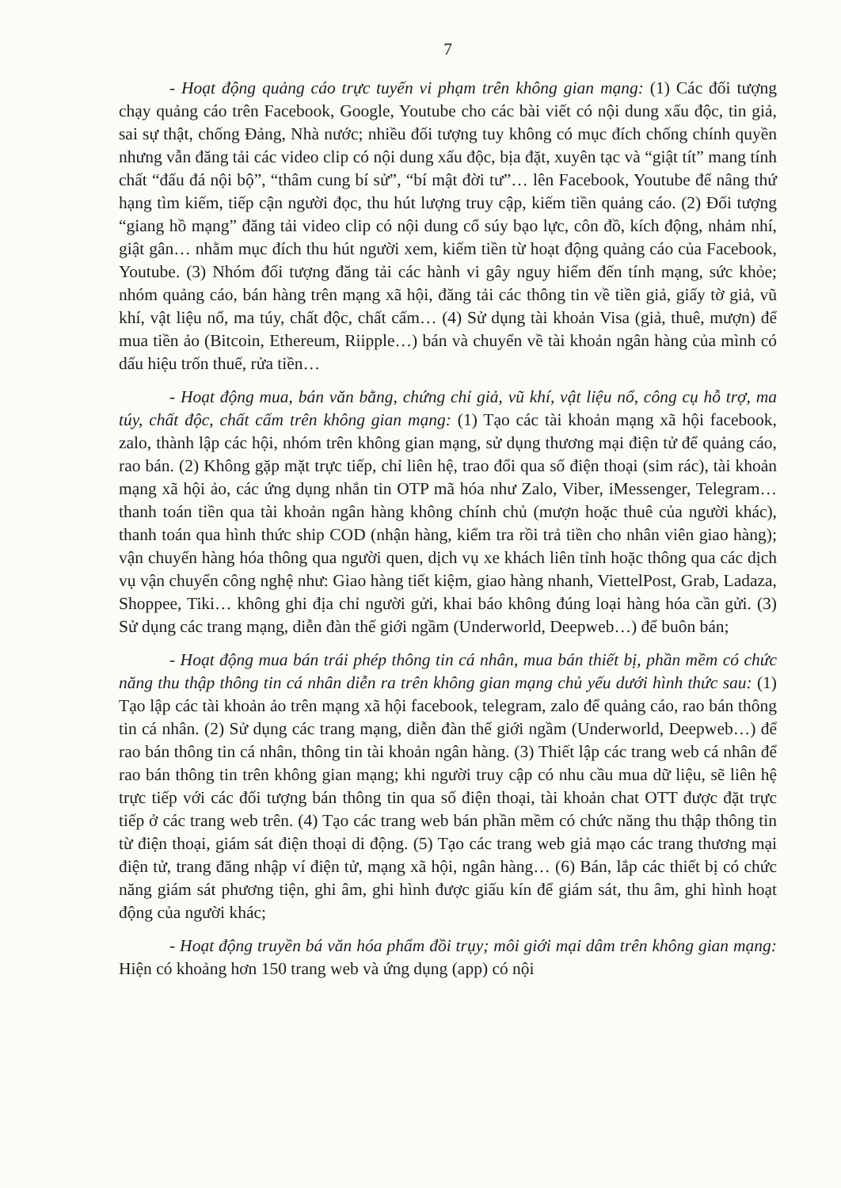7
- Hoạt động quảng cáo trực tuyến vi phạm trên không gian mạng: (1) Các đối tượng chạy quảng cáo trên Facebook, Google, Youtube cho các bài viết có nội dung xấu độc, tin giả, sai sự thật, chống Đảng, Nhà nước; nhiều đối tượng tuy không có mục đích chống chính quyền nhưng vẫn đăng tải các video clip có nội dung xấu độc, bịa đặt, xuyên tạc và “giật tít” mang tính chất “đấu đá nội bộ”, “thâm cung bí sử”, “bí mật đời tư”… lên Facebook, Youtube để nâng thứ hạng tìm kiếm, tiếp cận người đọc, thu hút lượng truy cập, kiếm tiền quảng cáo. (2) Đối tượng “giang hồ mạng” đăng tải video clip có nội dung cổ súy bạo lực, côn đồ, kích động, nhảm nhí, giật gân… nhằm mục đích thu hút người xem, kiếm tiền từ hoạt động quảng cáo của Facebook, Youtube. (3) Nhóm đối tượng đăng tải các hành vi gây nguy hiểm đến tính mạng, sức khỏe; nhóm quảng cáo, bán hàng trên mạng xã hội, đăng tải các thông tin về tiền giả, giấy tờ giả, vũ khí, vật liệu nổ, ma túy, chất độc, chất cấm… (4) Sử dụng tài khoản Visa (giả, thuê, mượn) để mua tiền ảo (Bitcoin, Ethereum, Riipple…) bán và chuyển về tài khoản ngân hàng của mình có dấu hiệu trốn thuế, rửa tiền…
- Hoạt động mua, bán văn bằng, chứng chỉ giả, vũ khí, vật liệu nổ, công cụ hỗ trợ, ma túy, chất độc, chất cấm trên không gian mạng: (1) Tạo các tài khoản mạng xã hội facebook, zalo, thành lập các hội, nhóm trên không gian mạng, sử dụng thương mại điện tử để quảng cáo, rao bán. (2) Không gặp mặt trực tiếp, chỉ liên hệ, trao đổi qua số điện thoại (sim rác), tài khoản mạng xã hội ảo, các ứng dụng nhắn tin OTP mã hóa như Zalo, Viber, iMessenger, Telegram… thanh toán tiền qua tài khoản ngân hàng không chính chủ (mượn hoặc thuê của người khác), thanh toán qua hình thức ship COD (nhận hàng, kiểm tra rồi trả tiền cho nhân viên giao hàng); vận chuyển hàng hóa thông qua người quen, dịch vụ xe khách liên tỉnh hoặc thông qua các dịch vụ vận chuyển công nghệ như: Giao hàng tiết kiệm, giao hàng nhanh, ViettelPost, Grab, Ladaza, Shoppee, Tiki… không ghi địa chỉ người gửi, khai báo không đúng loại hàng hóa cần gửi. (3) Sử dụng các trang mạng, diễn đàn thế giới ngầm (Underworld, Deepweb…) để buôn bán;
- Hoạt động mua bán trái phép thông tin cá nhân, mua bán thiết bị, phần mềm có chức năng thu thập thông tin cá nhân diễn ra trên không gian mạng chủ yếu dưới hình thức sau: (1) Tạo lập các tài khoản ảo trên mạng xã hội facebook, telegram, zalo để quảng cáo, rao bán thông tin cá nhân. (2) Sử dụng các trang mạng, diễn đàn thế giới ngầm (Underworld, Deepweb…) để rao bán thông tin cá nhân, thông tin tài khoản ngân hàng. (3) Thiết lập các trang web cá nhân để rao bán thông tin trên không gian mạng; khi người truy cập có nhu cầu mua dữ liệu, sẽ liên hệ trực tiếp với các đối tượng bán thông tin qua số điện thoại, tài khoản chat OTT được đặt trực tiếp ở các trang web trên. (4) Tạo các trang web bán phần mềm có chức năng thu thập thông tin từ điện thoại, giám sát điện thoại di động. (5) Tạo các trang web giả mạo các trang thương mại điện tử, trang đăng nhập ví điện tử, mạng xã hội, ngân hàng… (6) Bán, lắp các thiết bị có chức năng giám sát phương tiện, ghi âm, ghi hình được giấu kín để giám sát, thu âm, ghi hình hoạt động của người khác;
- Hoạt động truyền bá văn hóa phẩm đồi trụy; môi giới mại dâm trên không gian mạng: Hiện có khoảng hơn 150 trang web và ứng dụng (app) có nội